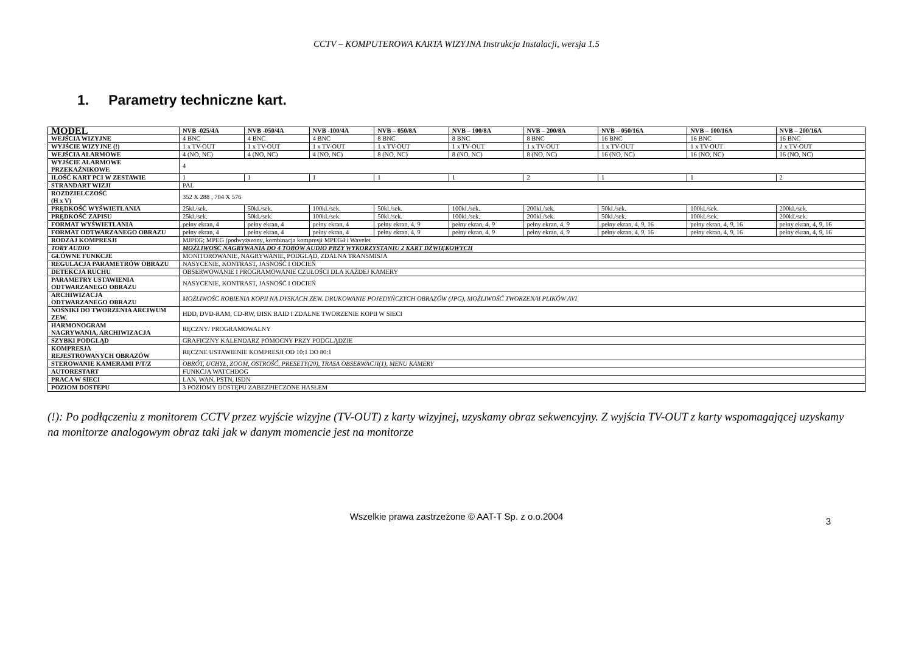CCTV – KOMPUTEROWA KARTA WIZYJNA Instrukcja Instalacji, wersja 1.5
1. Parametry techniczne kart.
| MODEL | NVB -025/4A | NVB -050/4A | NVB -100/4A | NVB – 050/8A | NVB – 100/8A | NVB – 200/8A | NVB – 050/16A | NVB – 100/16A | NVB – 200/16A |
| --- | --- | --- | --- | --- | --- | --- | --- | --- | --- |
| WEJŚCIA WIZYJNE | 4 BNC | 4 BNC | 4 BNC | 8 BNC | 8 BNC | 8 BNC | 16 BNC | 16 BNC | 16 BNC |
| WYJŚCIE WIZYJNE (!) | 1 x TV-OUT | 1 x TV-OUT | 1 x TV-OUT | 1 x TV-OUT | 1 x TV-OUT | 1 x TV-OUT | 1 x TV-OUT | 1 x TV-OUT | 1 x TV-OUT |
| WEJŚCIA ALARMOWE | 4 (NO, NC) | 4 (NO, NC) | 4 (NO, NC) | 8 (NO, NC) | 8 (NO, NC) | 8 (NO, NC) | 16 (NO, NC) | 16 (NO, NC) | 16 (NO, NC) |
| WYJŚCIE ALARMOWE PRZEKAŹNIKOWE | 4 | | | | | | | | |
| ILOŚĆ KART PCI W ZESTAWIE | 1 | 1 | 1 | 1 | 1 | 2 | 1 | 1 | 2 |
| STRANDART WIZJI | PAL | | | | | | | | |
| ROZDZIELCZOŚĆ (H x V) | 352 X 288 , 704 X 576 | | | | | | | | |
| PRĘDKOŚĆ WYŚWIETLANIA | 25kl./sek. | 50kl./sek. | 100kl./sek. | 50kl./sek. | 100kl./sek. | 200kl./sek. | 50kl./sek. | 100kl./sek. | 200kl./sek. |
| PRĘDKOŚĆ ZAPISU | 25kl./sek. | 50kl./sek. | 100kl./sek. | 50kl./sek. | 100kl./sek. | 200kl./sek. | 50kl./sek. | 100kl./sek. | 200kl./sek. |
| FORMAT WYŚWIETLANIA | pełny ekran, 4 | pełny ekran, 4 | pełny ekran, 4 | pełny ekran, 4, 9 | pełny ekran, 4, 9 | pełny ekran, 4, 9 | pełny ekran, 4, 9 , 16 | pełny ekran, 4, 9 , 16 | pełny ekran, 4, 9 , 16 |
| FORMAT ODTWARZANEGO OBRAZU | pełny ekran, 4 | pełny ekran, 4 | pełny ekran, 4 | pełny ekran, 4, 9 | pełny ekran, 4, 9 | pełny ekran, 4, 9 | pełny ekran, 4, 9 , 16 | pełny ekran, 4, 9 , 16 | pełny ekran, 4, 9 , 16 |
| RODZAJ KOMPRESJI | MJPEG; MPEG (podwyższony, kombinacja kompresji MPEG4 i Wavelet | | | | | | | | |
| TORY AUDIO | MOŻLIWOŚĆ NAGRYWANIA DO 4 TORÓW AUDIO PRZY WYKORZYSTANIU 2 KART DŹWIĘKOWYCH | | | | | | | | |
| GŁÓWNE FUNKCJE | MONITOROWANIE, NAGRYWANIE, PODGLĄD, ZDALNA TRANSMISJA | | | | | | | | |
| REGULACJA PARAMETRÓW OBRAZU | NASYCENIE, KONTRAST, JASNOŚĆ I ODCIEŃ | | | | | | | | |
| DETEKCJA RUCHU | OBSERWOWANIE I PROGRAMOWANIE CZUŁOŚCI DLA KAŻDEJ KAMERY | | | | | | | | |
| PARAMETRY USTAWIENIA ODTWARZANEGO OBRAZU | NASYCENIE, KONTRAST, JASNOŚĆ I ODCIEŃ | | | | | | | | |
| ARCHIWIZACJA ODTWARZANEGO OBRAZU | MOŻLIWOŚC ROBIENIA KOPII NA DYSKACH ZEW. DRUKOWANIE POJEDYŃCZYCH OBRAZÓW (JPG), MOŻLIWOŚĆ TWORZENAI PLIKÓW AVI | | | | | | | | |
| NOŚNIKI DO TWORZENIA ARCIWUM ZEW. | HDD, DVD-RAM, CD-RW, DISK RAID I ZDALNE TWORZENIE KOPII W SIECI | | | | | | | | |
| HARMONOGRAM NAGRYWANIA, ARCHIWIZACJA | RĘCZNY/ PROGRAMOWALNY | | | | | | | | |
| SZYBKI PODGLĄD | GRAFICZNY KALENDARZ POMOCNY PRZY PODGLĄDZIE | | | | | | | | |
| KOMPRESJA REJESTROWANYCH OBRAZÓW | RĘCZNE USTAWIENIE KOMPRESJI OD 10:1 DO 80:1 | | | | | | | | |
| STEROWANIE KAMERAMI P/T/Z | OBRÓT, UCHYŁ, ZOOM, OSTROŚĆ, PRESETY(20), TRASA OBSERWACJI(1), MENU KAMERY | | | | | | | | |
| AUTORESTART | FUNKCJA WATCHDOG | | | | | | | | |
| PRACA W SIECI | LAN, WAN, PSTN, ISDN | | | | | | | | |
| POZIOM DOSTEPU | 3 POZIOMY DOSTĘPU ZABEZPIECZONE HASŁEM | | | | | | | | |
(!): Po podłączeniu z monitorem CCTV przez wyjście wizyjne (TV-OUT) z karty wizyjnej, uzyskamy obraz sekwencyjny. Z wyjścia TV-OUT z karty wspomagającej uzyskamy na monitorze analogowym obraz taki jak w danym momencie jest na monitorze
Wszelkie prawa zastrzeżone © AAT-T Sp. z o.o.2004 3